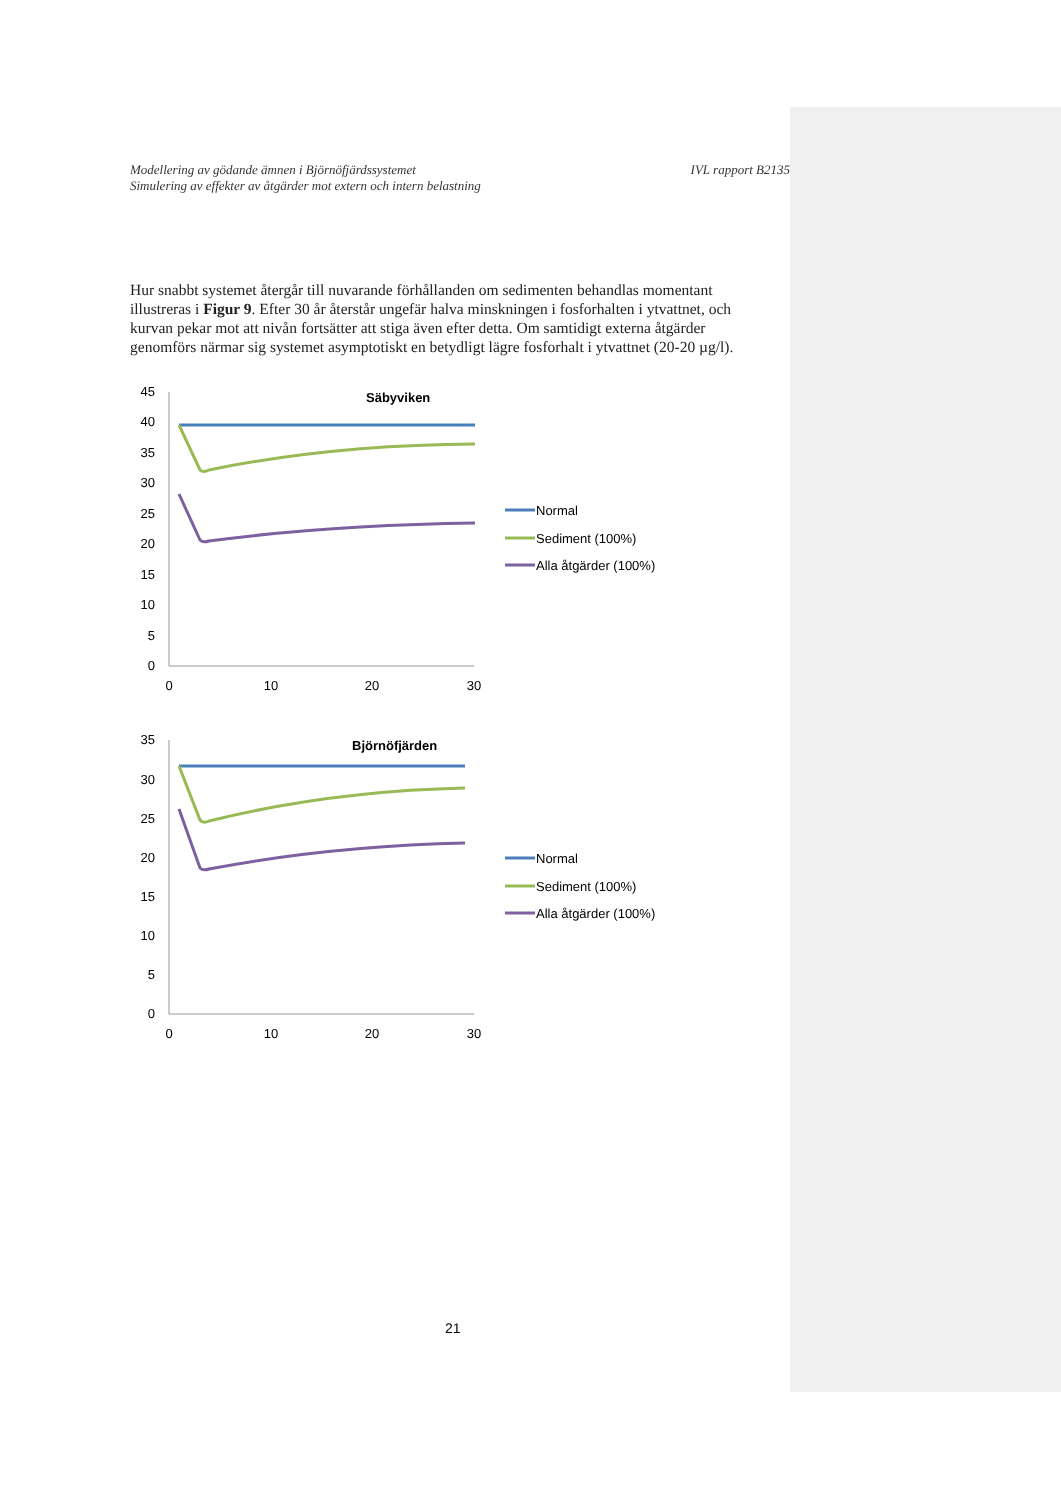Modellering av gödande ämnen i Björnöfjärdssystemet
Simulering av effekter av åtgärder mot extern och intern belastning
IVL rapport B2135
Hur snabbt systemet återgår till nuvarande förhållanden om sedimenten behandlas momentant illustreras i Figur 9. Efter 30 år återstår ungefär halva minskningen i fosforhalten i ytvattnet, och kurvan pekar mot att nivån fortsätter att stiga även efter detta. Om samtidigt externa åtgärder genomförs närmar sig systemet asymptotiskt en betydligt lägre fosforhalt i ytvattnet (20-20 µg/l).
Säbyviken
45
40
35
30
25
20
15
10
5
0
0
10
20
30
Normal
Sediment (100%)
Alla åtgärder (100%)
Björnöfjärden
35
30
25
20
15
10
5
0
0
10
20
30
Normal
Sediment (100%)
Alla åtgärder (100%)
21